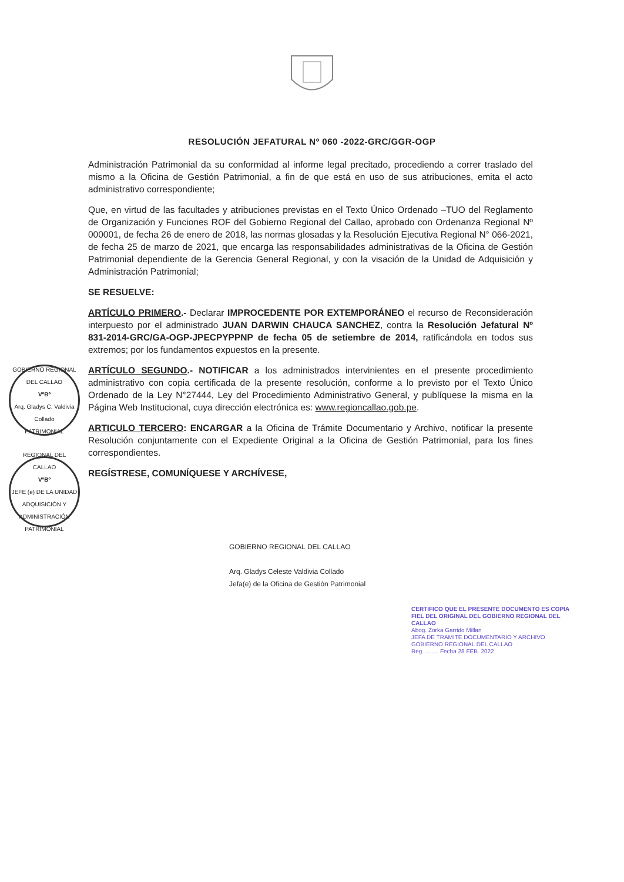RESOLUCIÓN JEFATURAL Nº 060 -2022-GRC/GGR-OGP
Administración Patrimonial da su conformidad al informe legal precitado, procediendo a correr traslado del mismo a la Oficina de Gestión Patrimonial, a fin de que está en uso de sus atribuciones, emita el acto administrativo correspondiente;
Que, en virtud de las facultades y atribuciones previstas en el Texto Único Ordenado –TUO del Reglamento de Organización y Funciones ROF del Gobierno Regional del Callao, aprobado con Ordenanza Regional Nº 000001, de fecha 26 de enero de 2018, las normas glosadas y la Resolución Ejecutiva Regional N° 066-2021, de fecha 25 de marzo de 2021, que encarga las responsabilidades administrativas de la Oficina de Gestión Patrimonial dependiente de la Gerencia General Regional, y con la visación de la Unidad de Adquisición y Administración Patrimonial;
SE RESUELVE:
ARTÍCULO PRIMERO.- Declarar IMPROCEDENTE POR EXTEMPORÁNEO el recurso de Reconsideración interpuesto por el administrado JUAN DARWIN CHAUCA SANCHEZ, contra la Resolución Jefatural Nº 831-2014-GRC/GA-OGP-JPECPYPPNP de fecha 05 de setiembre de 2014, ratificándola en todos sus extremos; por los fundamentos expuestos en la presente.
ARTÍCULO SEGUNDO.- NOTIFICAR a los administrados intervinientes en el presente procedimiento administrativo con copia certificada de la presente resolución, conforme a lo previsto por el Texto Único Ordenado de la Ley N°27444, Ley del Procedimiento Administrativo General, y publíquese la misma en la Página Web Institucional, cuya dirección electrónica es: www.regioncallao.gob.pe.
ARTICULO TERCERO: ENCARGAR a la Oficina de Trámite Documentario y Archivo, notificar la presente Resolución conjuntamente con el Expediente Original a la Oficina de Gestión Patrimonial, para los fines correspondientes.
REGÍSTRESE, COMUNÍQUESE Y ARCHÍVESE,
GOBIERNO REGIONAL DEL CALLAO
Arq. Gladys Celeste Valdivia Collado
Jefa(e) de la Oficina de Gestión Patrimonial
GOBIERNO REGIONAL DEL CALLAO
VºBº
Arq. Gladys C. Valdivia Collado
PATRIMONIAL
REGIONAL DEL CALLAO
VºBº
JEFE (e) DE LA UNIDAD
ADQUISICIÓN Y ADMINISTRACIÓN PATRIMONIAL
CERTIFICO QUE EL PRESENTE DOCUMENTO ES COPIA FIEL DEL ORIGINAL DEL GOBIERNO REGIONAL DEL CALLAO
Abog. Zorka Garrido Millan
JEFA DE TRAMITE DOCUMENTARIO Y ARCHIVO GOBIERNO REGIONAL DEL CALLAO
Reg. ........ Fecha 28 FEB. 2022